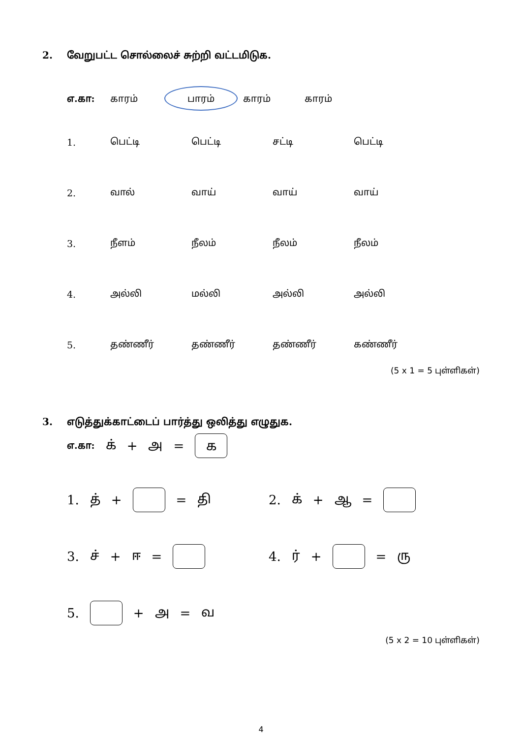2. வேறுபட்ட சொல்லைச் சுற்றி வட்டமிடுக.
எ.கா: காரம்
பாரம்
காரம் காரம்
1. பெட்டி பெட்டி சட்டி பெட்டி
2. வால் வாய் வாய் வாய்
3. நீளம் நீலம் நீலம் நீலம்
4. அல்லி மல்லி அல்லி அல்லி
5. தண்ணீர் தண்ணீர் தண்ணீர் கண்ணீர்
(5 x 1 = 5 புள்ளிகள்)
3. எடுத்துக்காட்டைப் பார்த்து ஒலித்து எழுதுக.
எ.கா: க் + அ = க
1. த் + = தி 2. க் + ஆ =
3. ச் + ஈ = 4. ர் + = ரு
5. + அ = வ
(5 x 2 = 10 புள்ளிகள்)
4